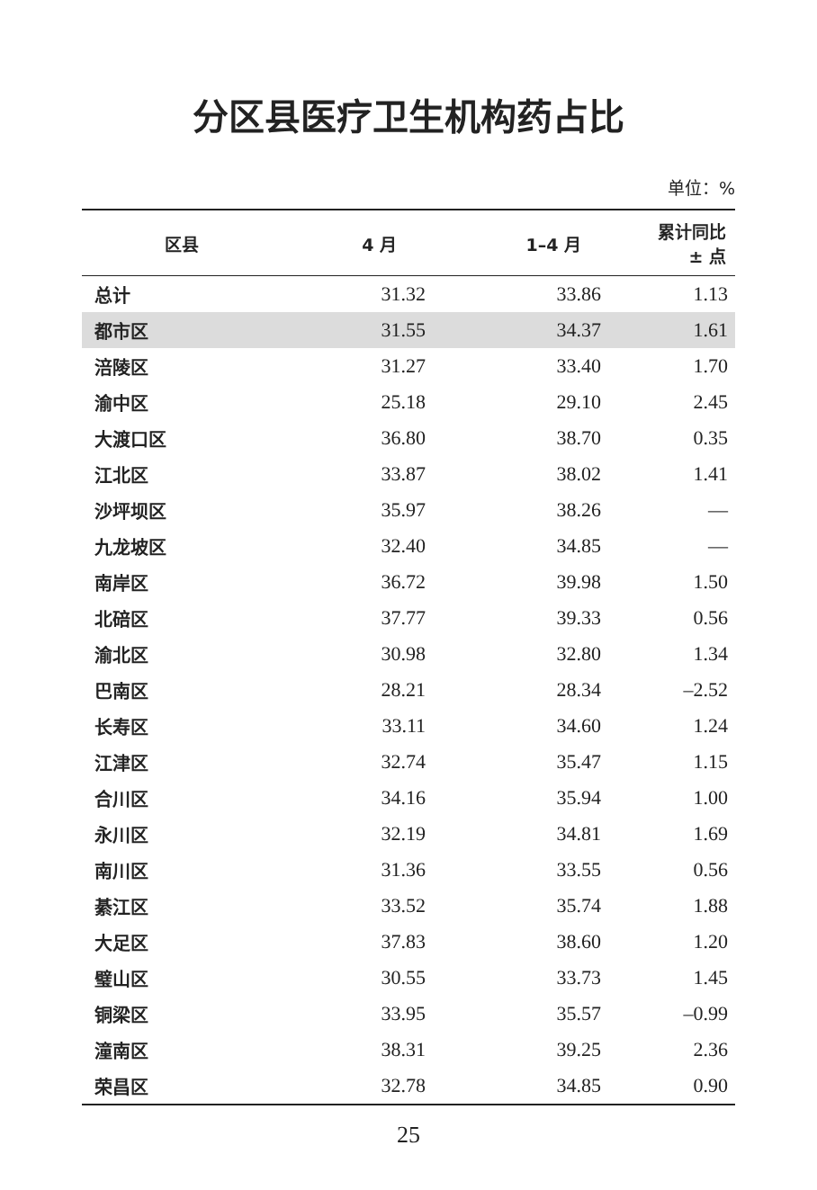分区县医疗卫生机构药占比
单位：%
| 区县 | 4 月 | 1–4 月 | 累计同比 ± 点 |
| --- | --- | --- | --- |
| 总计 | 31.32 | 33.86 | 1.13 |
| 都市区 | 31.55 | 34.37 | 1.61 |
| 涪陵区 | 31.27 | 33.40 | 1.70 |
| 渝中区 | 25.18 | 29.10 | 2.45 |
| 大渡口区 | 36.80 | 38.70 | 0.35 |
| 江北区 | 33.87 | 38.02 | 1.41 |
| 沙坪坝区 | 35.97 | 38.26 | — |
| 九龙坡区 | 32.40 | 34.85 | — |
| 南岸区 | 36.72 | 39.98 | 1.50 |
| 北碚区 | 37.77 | 39.33 | 0.56 |
| 渝北区 | 30.98 | 32.80 | 1.34 |
| 巴南区 | 28.21 | 28.34 | –2.52 |
| 长寿区 | 33.11 | 34.60 | 1.24 |
| 江津区 | 32.74 | 35.47 | 1.15 |
| 合川区 | 34.16 | 35.94 | 1.00 |
| 永川区 | 32.19 | 34.81 | 1.69 |
| 南川区 | 31.36 | 33.55 | 0.56 |
| 綦江区 | 33.52 | 35.74 | 1.88 |
| 大足区 | 37.83 | 38.60 | 1.20 |
| 璧山区 | 30.55 | 33.73 | 1.45 |
| 铜梁区 | 33.95 | 35.57 | –0.99 |
| 潼南区 | 38.31 | 39.25 | 2.36 |
| 荣昌区 | 32.78 | 34.85 | 0.90 |
25